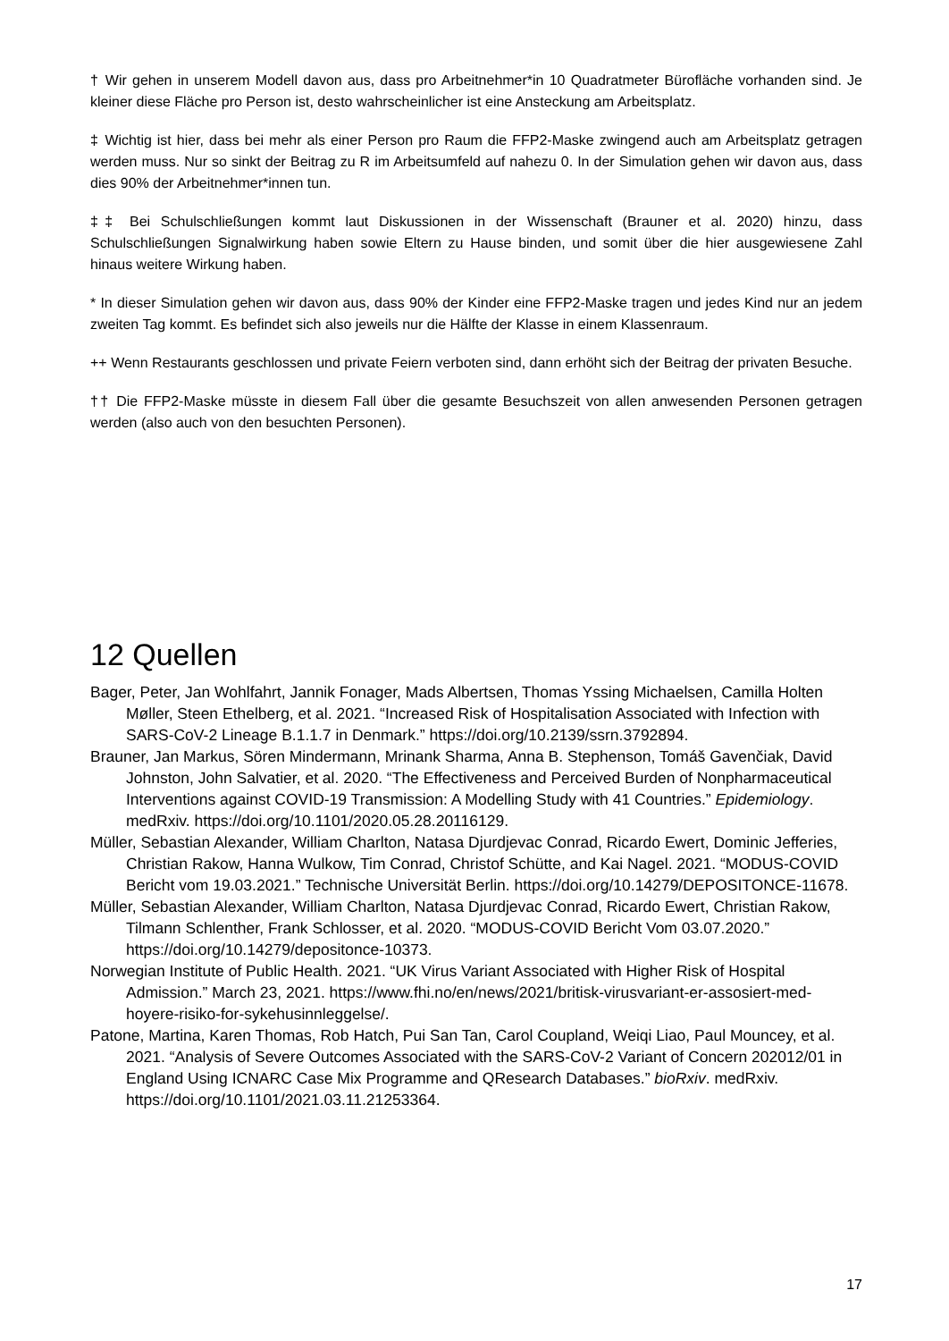† Wir gehen in unserem Modell davon aus, dass pro Arbeitnehmer*in 10 Quadratmeter Bürofläche vorhanden sind. Je kleiner diese Fläche pro Person ist, desto wahrscheinlicher ist eine Ansteckung am Arbeitsplatz.
‡ Wichtig ist hier, dass bei mehr als einer Person pro Raum die FFP2-Maske zwingend auch am Arbeitsplatz getragen werden muss. Nur so sinkt der Beitrag zu R im Arbeitsumfeld auf nahezu 0. In der Simulation gehen wir davon aus, dass dies 90% der Arbeitnehmer*innen tun.
‡‡ Bei Schulschließungen kommt laut Diskussionen in der Wissenschaft (Brauner et al. 2020) hinzu, dass Schulschließungen Signalwirkung haben sowie Eltern zu Hause binden, und somit über die hier ausgewiesene Zahl hinaus weitere Wirkung haben.
* In dieser Simulation gehen wir davon aus, dass 90% der Kinder eine FFP2-Maske tragen und jedes Kind nur an jedem zweiten Tag kommt. Es befindet sich also jeweils nur die Hälfte der Klasse in einem Klassenraum.
++ Wenn Restaurants geschlossen und private Feiern verboten sind, dann erhöht sich der Beitrag der privaten Besuche.
†† Die FFP2-Maske müsste in diesem Fall über die gesamte Besuchszeit von allen anwesenden Personen getragen werden (also auch von den besuchten Personen).
12 Quellen
Bager, Peter, Jan Wohlfahrt, Jannik Fonager, Mads Albertsen, Thomas Yssing Michaelsen, Camilla Holten Møller, Steen Ethelberg, et al. 2021. “Increased Risk of Hospitalisation Associated with Infection with SARS-CoV-2 Lineage B.1.1.7 in Denmark.” https://doi.org/10.2139/ssrn.3792894.
Brauner, Jan Markus, Sören Mindermann, Mrinank Sharma, Anna B. Stephenson, Tomáš Gavenčiak, David Johnston, John Salvatier, et al. 2020. “The Effectiveness and Perceived Burden of Nonpharmaceutical Interventions against COVID-19 Transmission: A Modelling Study with 41 Countries.” Epidemiology. medRxiv. https://doi.org/10.1101/2020.05.28.20116129.
Müller, Sebastian Alexander, William Charlton, Natasa Djurdjevac Conrad, Ricardo Ewert, Dominic Jefferies, Christian Rakow, Hanna Wulkow, Tim Conrad, Christof Schütte, and Kai Nagel. 2021. “MODUS-COVID Bericht vom 19.03.2021.” Technische Universität Berlin. https://doi.org/10.14279/DEPOSITONCE-11678.
Müller, Sebastian Alexander, William Charlton, Natasa Djurdjevac Conrad, Ricardo Ewert, Christian Rakow, Tilmann Schlenther, Frank Schlosser, et al. 2020. “MODUS-COVID Bericht Vom 03.07.2020.” https://doi.org/10.14279/depositonce-10373.
Norwegian Institute of Public Health. 2021. “UK Virus Variant Associated with Higher Risk of Hospital Admission.” March 23, 2021. https://www.fhi.no/en/news/2021/britisk-virusvariant-er-assosiert-med-hoyere-risiko-for-sykehusinnleggelse/.
Patone, Martina, Karen Thomas, Rob Hatch, Pui San Tan, Carol Coupland, Weiqi Liao, Paul Mouncey, et al. 2021. “Analysis of Severe Outcomes Associated with the SARS-CoV-2 Variant of Concern 202012/01 in England Using ICNARC Case Mix Programme and QResearch Databases.” bioRxiv. medRxiv. https://doi.org/10.1101/2021.03.11.21253364.
17